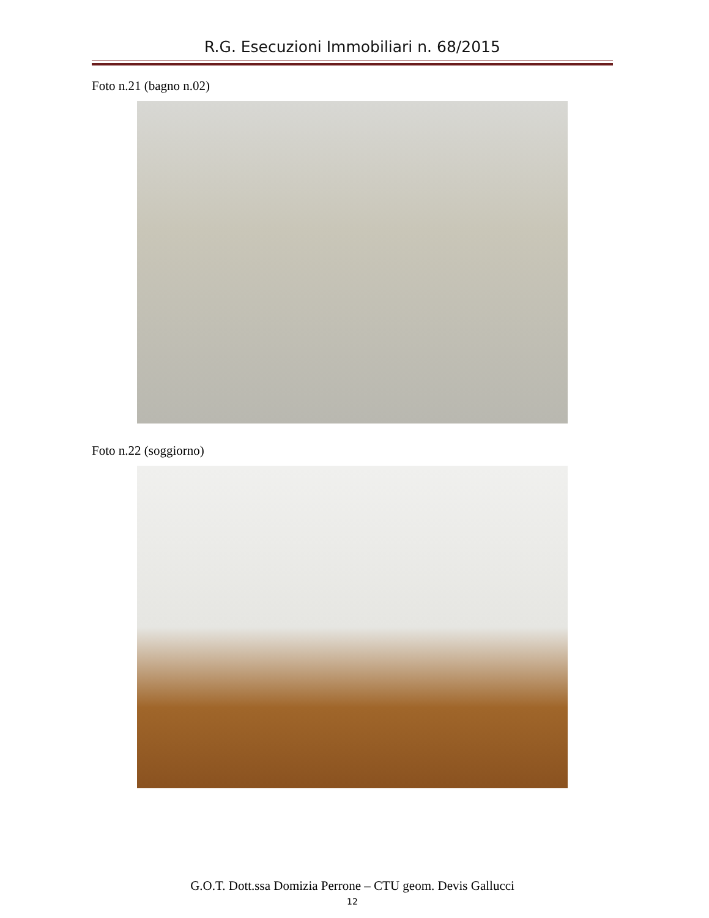R.G. Esecuzioni Immobiliari n. 68/2015
Foto n.21 (bagno n.02)
Foto n.22 (soggiorno)
G.O.T. Dott.ssa Domizia Perrone – CTU geom. Devis Gallucci
12